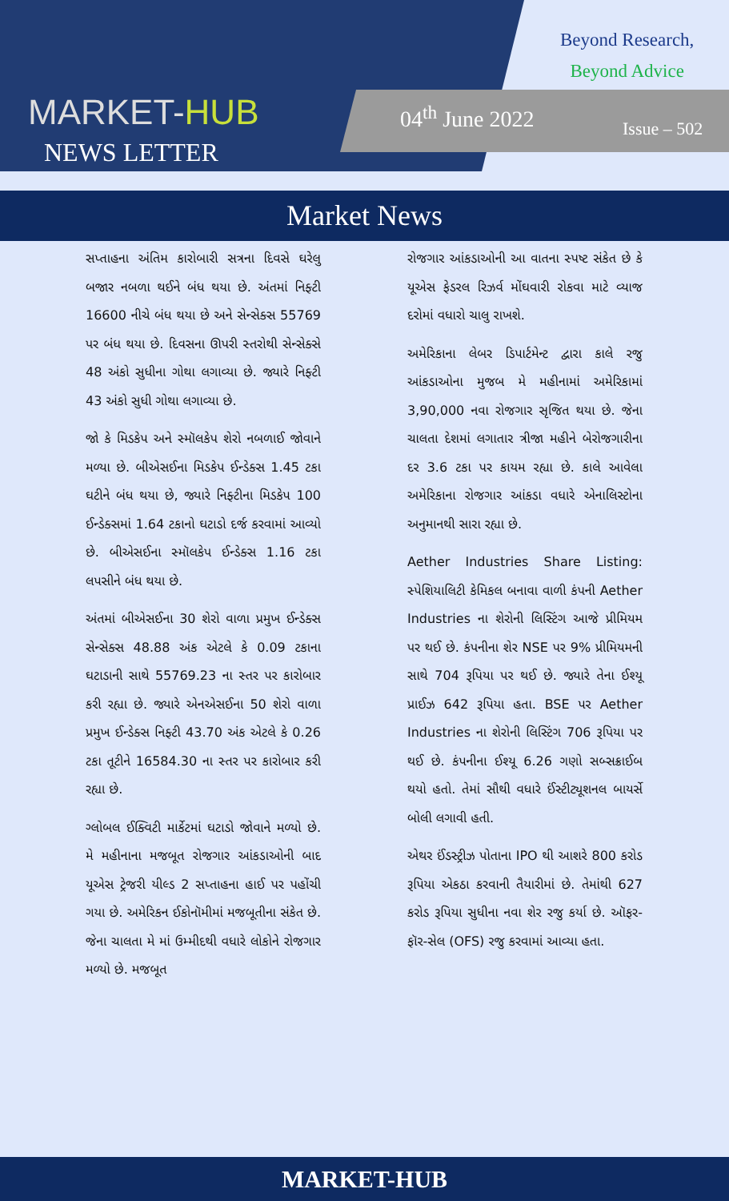MARKET-HUB
NEWS LETTER
Beyond Research,
Beyond Advice
04<sup>th</sup> June 2022
Issue – 502
Market News
સપ્તાહના અંતિમ કારોબારી સત્રના દિવસે ઘરેલુ બજાર નબળા થઈને બંધ થયા છે. અંતમાં નિફ્ટી 16600 નીચે બંધ થયા છે અને સેન્સેક્સ 55769 પર બંધ થયા છે. દિવસના ઊપરી સ્તરોથી સેન્સેક્સે 48 અંકો સુધીના ગોથા લગાવ્યા છે. જ્યારે નિફ્ટી 43 અંકો સુધી ગોથા લગાવ્યા છે.
જો કે મિડકેપ અને સ્મૉલકેપ શેરો નબળાઈ જોવાને મળ્યા છે. બીએસઈના મિડકેપ ઈન્ડેક્સ 1.45 ટકા ઘટીને બંધ થયા છે, જ્યારે નિફ્ટીના મિડકેપ 100 ઈન્ડેક્સમાં 1.64 ટકાનો ઘટાડો દર્જ કરવામાં આવ્યો છે. બીએસઈના સ્મૉલકેપ ઈન્ડેક્સ 1.16 ટકા લપસીને બંધ થયા છે.
અંતમાં બીએસઈના 30 શેરો વાળા પ્રમુખ ઈન્ડેક્સ સેન્સેક્સ 48.88 અંક એટલે કે 0.09 ટકાના ઘટાડાની સાથે 55769.23 ના સ્તર પર કારોબાર કરી રહ્યા છે. જ્યારે એનએસઈના 50 શેરો વાળા પ્રમુખ ઈન્ડેક્સ નિફ્ટી 43.70 અંક એટલે કે 0.26 ટકા તૂટીને 16584.30 ના સ્તર પર કારોબાર કરી રહ્યા છે.
ગ્લોબલ ઈક્વિટી માર્કેટમાં ઘટાડો જોવાને મળ્યો છે. મે મહીનાના મજબૂત રોજગાર આંકડાઓની બાદ યૂએસ ટ્રેજરી યીલ્ડ 2 સપ્તાહના હાઈ પર પહોંચી ગયા છે. અમેરિકન ઈકોનૉમીમાં મજબૂતીના સંકેત છે. જેના ચાલતા મે માં ઉમ્મીદથી વધારે લોકોને રોજગાર મળ્યો છે. મજબૂત
રોજગાર આંકડાઓની આ વાતના સ્પષ્ટ સંકેત છે કે યૂએસ ફેડરલ રિઝર્વ મોંઘવારી રોકવા માટે વ્યાજ દરોમાં વધારો ચાલુ રાખશે.
અમેરિકાના લેબર ડિપાર્ટમેન્ટ દ્વારા કાલે રજુ આંકડાઓના મુજબ મે મહીનામાં અમેરિકામાં 3,90,000 નવા રોજગાર સૃજિત થયા છે. જેના ચાલતા દેશમાં લગાતાર ત્રીજા મહીને બેરોજગારીના દર 3.6 ટકા પર કાયમ રહ્યા છે. કાલે આવેલા અમેરિકાના રોજગાર આંકડા વધારે એનાલિસ્ટોના અનુમાનથી સારા રહ્યા છે.
Aether Industries Share Listing: સ્પેશિયાલિટી કેમિકલ બનાવા વાળી કંપની Aether Industries ના શેરોની લિસ્ટિંગ આજે પ્રીમિયમ પર થઈ છે. કંપનીના શેર NSE પર 9% પ્રીમિયમની સાથે 704 રૂપિયા પર થઈ છે. જ્યારે તેના ઈશ્યૂ પ્રાઈઝ 642 રૂપિયા હતા. BSE પર Aether Industries ના શેરોની લિસ્ટિંગ 706 રૂપિયા પર થઈ છે. કંપનીના ઈશ્યૂ 6.26 ગણો સબ્સક્રાઈબ થયો હતો. તેમાં સૌથી વધારે ઈંસ્ટીટ્યૂશનલ બાયર્સે બોલી લગાવી હતી.
એથર ઈંડસ્ટ્રીઝ પોતાના IPO થી આશરે 800 કરોડ રૂપિયા એકઠા કરવાની તૈયારીમાં છે. તેમાંથી 627 કરોડ રૂપિયા સુધીના નવા શેર રજુ કર્યા છે. ઑફર-ફૉર-સેલ (OFS) રજુ કરવામાં આવ્યા હતા.
MARKET-HUB